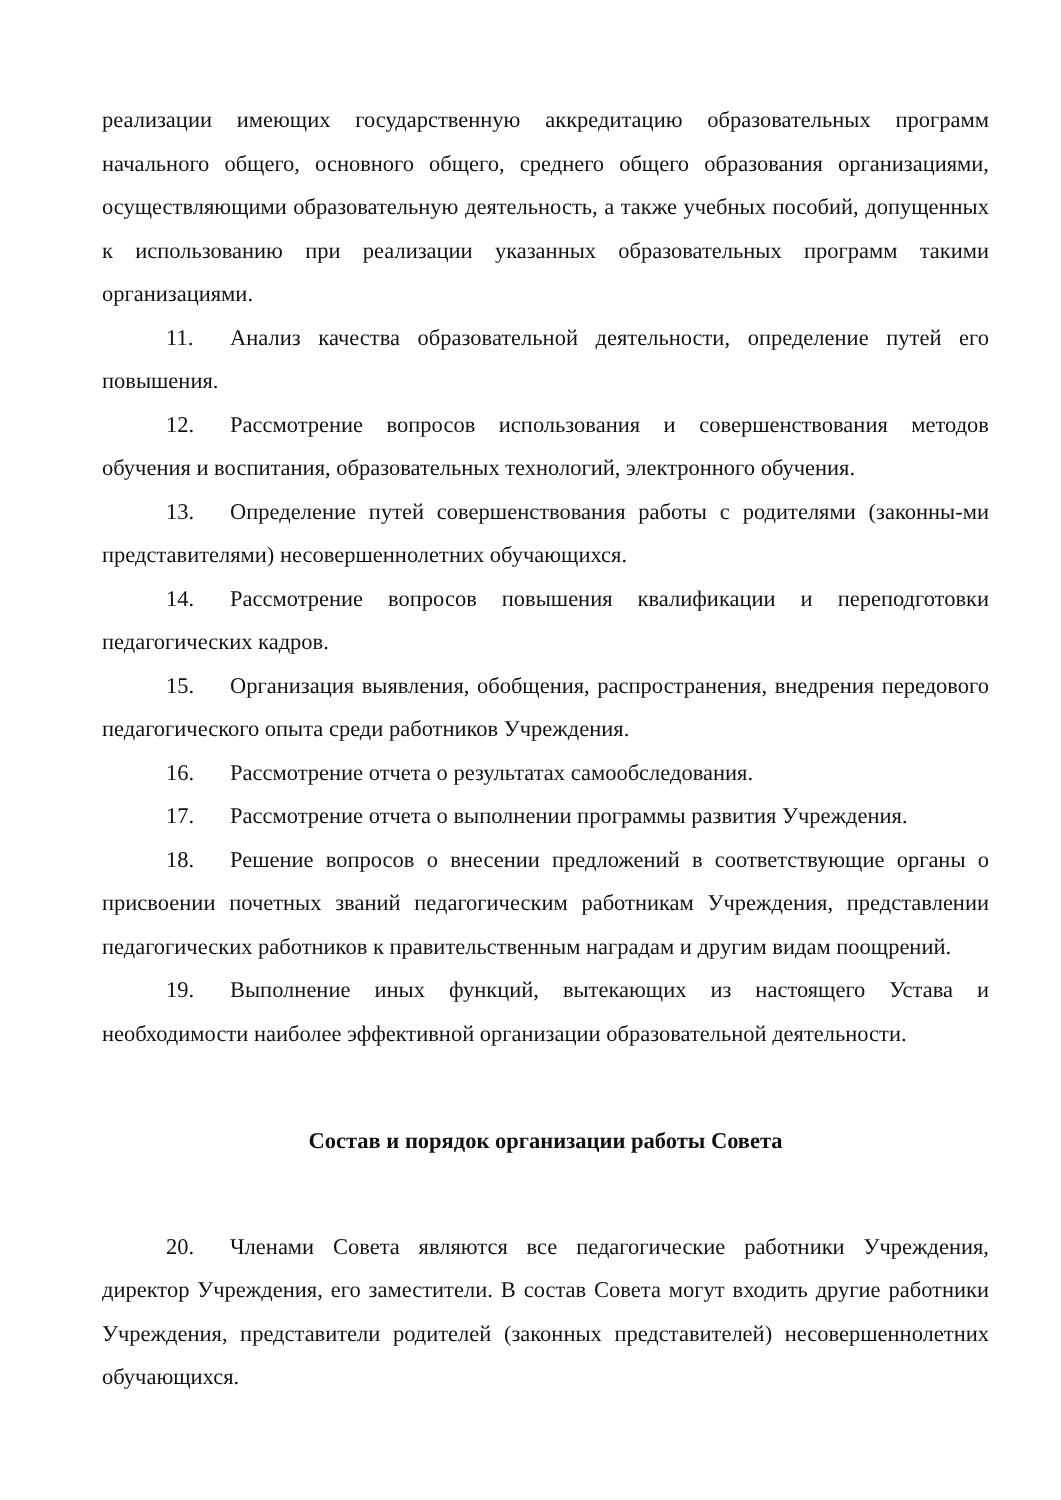реализации имеющих государственную аккредитацию образовательных программ начального общего, основного общего, среднего общего образования организациями, осуществляющими образовательную деятельность, а также учебных пособий, допущенных к использованию при реализации указанных образовательных программ такими организациями.
11. Анализ качества образовательной деятельности, определение путей его повышения.
12. Рассмотрение вопросов использования и совершенствования методов обучения и воспитания, образовательных технологий, электронного обучения.
13. Определение путей совершенствования работы с родителями (законны-ми представителями) несовершеннолетних обучающихся.
14. Рассмотрение вопросов повышения квалификации и переподготовки педагогических кадров.
15. Организация выявления, обобщения, распространения, внедрения передового педагогического опыта среди работников Учреждения.
16. Рассмотрение отчета о результатах самообследования.
17. Рассмотрение отчета о выполнении программы развития Учреждения.
18. Решение вопросов о внесении предложений в соответствующие органы о присвоении почетных званий педагогическим работникам Учреждения, представлении педагогических работников к правительственным наградам и другим видам поощрений.
19. Выполнение иных функций, вытекающих из настоящего Устава и необходимости наиболее эффективной организации образовательной деятельности.
Состав и порядок организации работы Совета
20. Членами Совета являются все педагогические работники Учреждения, директор Учреждения, его заместители. В состав Совета могут входить другие работники Учреждения, представители родителей (законных представителей) несовершеннолетних обучающихся.